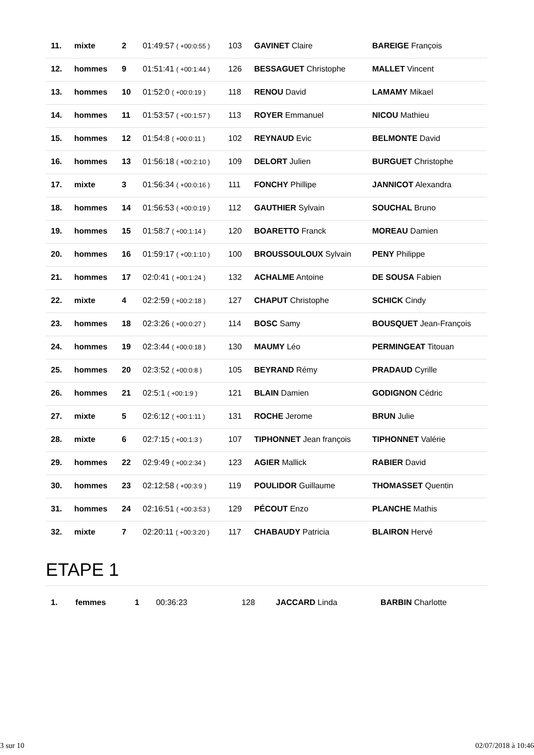| 11. | mixte | 2 | 01:49:57 ( +00:0:55 ) | 103 | GAVINET Claire | BAREIGE François |
| 12. | hommes | 9 | 01:51:41 ( +00:1:44 ) | 126 | BESSAGUET Christophe | MALLET Vincent |
| 13. | hommes | 10 | 01:52:0 ( +00:0:19 ) | 118 | RENOU David | LAMAMY Mikael |
| 14. | hommes | 11 | 01:53:57 ( +00:1:57 ) | 113 | ROYER Emmanuel | NICOU Mathieu |
| 15. | hommes | 12 | 01:54:8 ( +00:0:11 ) | 102 | REYNAUD Evic | BELMONTE David |
| 16. | hommes | 13 | 01:56:18 ( +00:2:10 ) | 109 | DELORT Julien | BURGUET Christophe |
| 17. | mixte | 3 | 01:56:34 ( +00:0:16 ) | 111 | FONCHY Phillipe | JANNICOT Alexandra |
| 18. | hommes | 14 | 01:56:53 ( +00:0:19 ) | 112 | GAUTHIER Sylvain | SOUCHAL Bruno |
| 19. | hommes | 15 | 01:58:7 ( +00:1:14 ) | 120 | BOARETTO Franck | MOREAU Damien |
| 20. | hommes | 16 | 01:59:17 ( +00:1:10 ) | 100 | BROUSSOULOUX Sylvain | PENY Philippe |
| 21. | hommes | 17 | 02:0:41 ( +00:1:24 ) | 132 | ACHALME Antoine | DE SOUSA Fabien |
| 22. | mixte | 4 | 02:2:59 ( +00:2:18 ) | 127 | CHAPUT Christophe | SCHICK Cindy |
| 23. | hommes | 18 | 02:3:26 ( +00:0:27 ) | 114 | BOSC Samy | BOUSQUET Jean-François |
| 24. | hommes | 19 | 02:3:44 ( +00:0:18 ) | 130 | MAUMY Léo | PERMINGEAT Titouan |
| 25. | hommes | 20 | 02:3:52 ( +00:0:8 ) | 105 | BEYRAND Rémy | PRADAUD Cyrille |
| 26. | hommes | 21 | 02:5:1 ( +00:1:9 ) | 121 | BLAIN Damien | GODIGNON Cédric |
| 27. | mixte | 5 | 02:6:12 ( +00:1:11 ) | 131 | ROCHE Jerome | BRUN Julie |
| 28. | mixte | 6 | 02:7:15 ( +00:1:3 ) | 107 | TIPHONNET Jean françois | TIPHONNET Valérie |
| 29. | hommes | 22 | 02:9:49 ( +00:2:34 ) | 123 | AGIER Mallick | RABIER David |
| 30. | hommes | 23 | 02:12:58 ( +00:3:9 ) | 119 | POULIDOR Guillaume | THOMASSET Quentin |
| 31. | hommes | 24 | 02:16:51 ( +00:3:53 ) | 129 | PÉCOUT Enzo | PLANCHE Mathis |
| 32. | mixte | 7 | 02:20:11 ( +00:3:20 ) | 117 | CHABAUDY Patricia | BLAIRON Hervé |
ETAPE 1
| 1. | femmes | 1 | 00:36:23 | 128 | JACCARD Linda | BARBIN Charlotte |
3 sur 10 02/07/2018 à 10:46